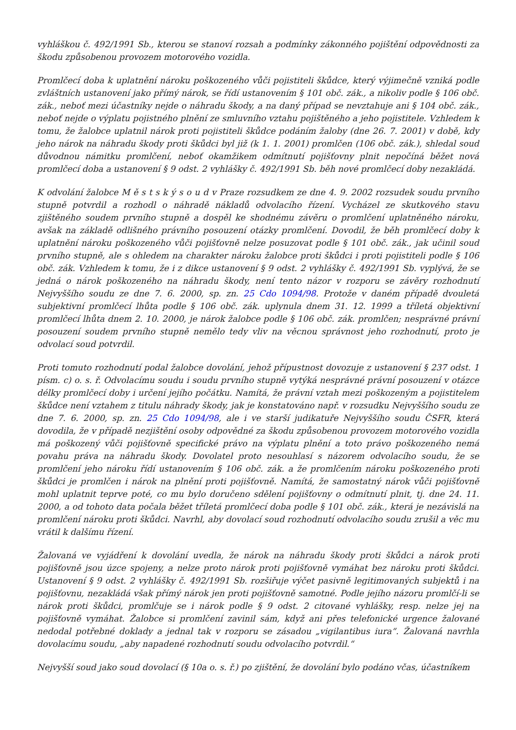vyhláškou č. 492/1991 Sb., kterou se stanoví rozsah a podmínky zákonného pojištění odpovědnosti za škodu způsobenou provozem motorového vozidla.
Promlčecí doba k uplatnění nároku poškozeného vůči pojistiteli škůdce, který výjimečně vzniká podle zvláštních ustanovení jako přímý nárok, se řídí ustanovením § 101 obč. zák., a nikoliv podle § 106 obč. zák., neboť mezi účastníky nejde o náhradu škody, a na daný případ se nevztahuje ani § 104 obč. zák., neboť nejde o výplatu pojistného plnění ze smluvního vztahu pojištěného a jeho pojistitele. Vzhledem k tomu, že žalobce uplatnil nárok proti pojistiteli škůdce podáním žaloby (dne 26. 7. 2001) v době, kdy jeho nárok na náhradu škody proti škůdci byl již (k 1. 1. 2001) promlčen (106 obč. zák.), shledal soud důvodnou námitku promlčení, neboť okamžikem odmítnutí pojišťovny plnit nepočíná běžet nová promlčecí doba a ustanovení § 9 odst. 2 vyhlášky č. 492/1991 Sb. běh nové promlčecí doby nezakládá.
K odvolání žalobce M ě s t s k ý s o u d v Praze rozsudkem ze dne 4. 9. 2002 rozsudek soudu prvního stupně potvrdil a rozhodl o náhradě nákladů odvolacího řízení. Vycházel ze skutkového stavu zjištěného soudem prvního stupně a dospěl ke shodnému závěru o promlčení uplatněného nároku, avšak na základě odlišného právního posouzení otázky promlčení. Dovodil, že běh promlčecí doby k uplatnění nároku poškozeného vůči pojišťovně nelze posuzovat podle § 101 obč. zák., jak učinil soud prvního stupně, ale s ohledem na charakter nároku žalobce proti škůdci i proti pojistiteli podle § 106 obč. zák. Vzhledem k tomu, že i z dikce ustanovení § 9 odst. 2 vyhlášky č. 492/1991 Sb. vyplývá, že se jedná o nárok poškozeného na náhradu škody, není tento názor v rozporu se závěry rozhodnutí Nejvyššího soudu ze dne 7. 6. 2000, sp. zn. 25 Cdo 1094/98. Protože v daném případě dvouletá subjektivní promlčecí lhůta podle § 106 obč. zák. uplynula dnem 31. 12. 1999 a tříletá objektivní promlčecí lhůta dnem 2. 10. 2000, je nárok žalobce podle § 106 obč. zák. promlčen; nesprávné právní posouzení soudem prvního stupně nemělo tedy vliv na věcnou správnost jeho rozhodnutí, proto je odvolací soud potvrdil.
Proti tomuto rozhodnutí podal žalobce dovolání, jehož přípustnost dovozuje z ustanovení § 237 odst. 1 písm. c) o. s. ř. Odvolacímu soudu i soudu prvního stupně vytýká nesprávné právní posouzení v otázce délky promlčecí doby i určení jejího počátku. Namítá, že právní vztah mezi poškozeným a pojistitelem škůdce není vztahem z titulu náhrady škody, jak je konstatováno např. v rozsudku Nejvyššího soudu ze dne 7. 6. 2000, sp. zn. 25 Cdo 1094/98, ale i ve starší judikatuře Nejvyššího soudu ČSFR, která dovodila, že v případě nezjištění osoby odpovědné za škodu způsobenou provozem motorového vozidla má poškozený vůči pojišťovně specifické právo na výplatu plnění a toto právo poškozeného nemá povahu práva na náhradu škody. Dovolatel proto nesouhlasí s názorem odvolacího soudu, že se promlčení jeho nároku řídí ustanovením § 106 obč. zák. a že promlčením nároku poškozeného proti škůdci je promlčen i nárok na plnění proti pojišťovně. Namítá, že samostatný nárok vůči pojišťovně mohl uplatnit teprve poté, co mu bylo doručeno sdělení pojišťovny o odmítnutí plnit, tj. dne 24. 11. 2000, a od tohoto data počala běžet tříletá promlčecí doba podle § 101 obč. zák., která je nezávislá na promlčení nároku proti škůdci. Navrhl, aby dovolací soud rozhodnutí odvolacího soudu zrušil a věc mu vrátil k dalšímu řízení.
Žalovaná ve vyjádření k dovolání uvedla, že nárok na náhradu škody proti škůdci a nárok proti pojišťovně jsou úzce spojeny, a nelze proto nárok proti pojišťovně vymáhat bez nároku proti škůdci. Ustanovení § 9 odst. 2 vyhlášky č. 492/1991 Sb. rozšiřuje výčet pasivně legitimovaných subjektů i na pojišťovnu, nezakládá však přímý nárok jen proti pojišťovně samotné. Podle jejího názoru promlčí-li se nárok proti škůdci, promlčuje se i nárok podle § 9 odst. 2 citované vyhlášky, resp. nelze jej na pojišťovně vymáhat. Žalobce si promlčení zavinil sám, když ani přes telefonické urgence žalované nedodal potřebné doklady a jednal tak v rozporu se zásadou „vigilantibus iura“. Žalovaná navrhla dovolacímu soudu, „aby napadené rozhodnutí soudu odvolacího potvrdil.“
Nejvyšší soud jako soud dovolací (§ 10a o. s. ř.) po zjištění, že dovolání bylo podáno včas, účastníkem